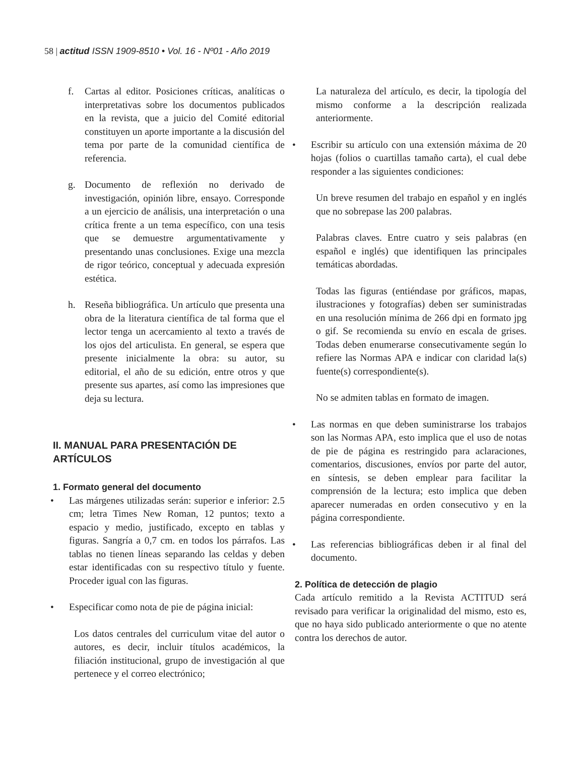58 | actitud ISSN 1909-8510 • Vol. 16 - Nº01 - Año 2019
f. Cartas al editor. Posiciones críticas, analíticas o interpretativas sobre los documentos publicados en la revista, que a juicio del Comité editorial constituyen un aporte importante a la discusión del tema por parte de la comunidad científica de referencia.
g. Documento de reflexión no derivado de investigación, opinión libre, ensayo. Corresponde a un ejercicio de análisis, una interpretación o una crítica frente a un tema específico, con una tesis que se demuestre argumentativamente y presentando unas conclusiones. Exige una mezcla de rigor teórico, conceptual y adecuada expresión estética.
h. Reseña bibliográfica. Un artículo que presenta una obra de la literatura científica de tal forma que el lector tenga un acercamiento al texto a través de los ojos del articulista. En general, se espera que presente inicialmente la obra: su autor, su editorial, el año de su edición, entre otros y que presente sus apartes, así como las impresiones que deja su lectura.
II. MANUAL PARA PRESENTACIÓN DE ARTÍCULOS
1. Formato general del documento
• Las márgenes utilizadas serán: superior e inferior: 2.5 cm; letra Times New Roman, 12 puntos; texto a espacio y medio, justificado, excepto en tablas y figuras. Sangría a 0,7 cm. en todos los párrafos. Las tablas no tienen líneas separando las celdas y deben estar identificadas con su respectivo título y fuente. Proceder igual con las figuras.
• Especificar como nota de pie de página inicial:
Los datos centrales del curriculum vitae del autor o autores, es decir, incluir títulos académicos, la filiación institucional, grupo de investigación al que pertenece y el correo electrónico;
La naturaleza del artículo, es decir, la tipología del mismo conforme a la descripción realizada anteriormente.
• Escribir su artículo con una extensión máxima de 20 hojas (folios o cuartillas tamaño carta), el cual debe responder a las siguientes condiciones:
Un breve resumen del trabajo en español y en inglés que no sobrepase las 200 palabras.
Palabras claves. Entre cuatro y seis palabras (en español e inglés) que identifiquen las principales temáticas abordadas.
Todas las figuras (entiéndase por gráficos, mapas, ilustraciones y fotografías) deben ser suministradas en una resolución mínima de 266 dpi en formato jpg o gif. Se recomienda su envío en escala de grises. Todas deben enumerarse consecutivamente según lo refiere las Normas APA e indicar con claridad la(s) fuente(s) correspondiente(s).
No se admiten tablas en formato de imagen.
• Las normas en que deben suministrarse los trabajos son las Normas APA, esto implica que el uso de notas de pie de página es restringido para aclaraciones, comentarios, discusiones, envíos por parte del autor, en síntesis, se deben emplear para facilitar la comprensión de la lectura; esto implica que deben aparecer numeradas en orden consecutivo y en la página correspondiente.
• Las referencias bibliográficas deben ir al final del documento.
2. Política de detección de plagio
Cada artículo remitido a la Revista ACTITUD será revisado para verificar la originalidad del mismo, esto es, que no haya sido publicado anteriormente o que no atente contra los derechos de autor.